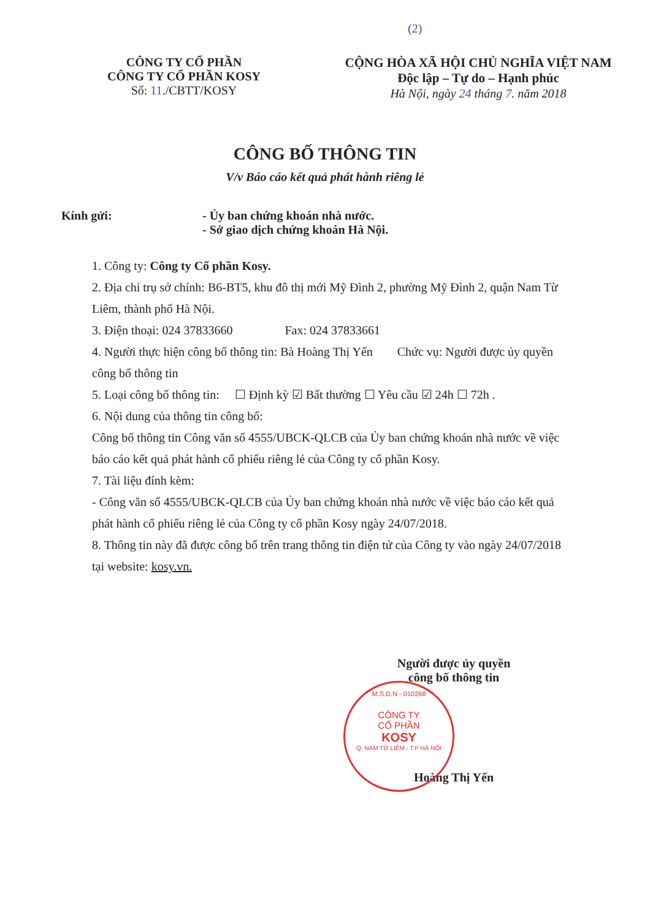(2)
CÔNG TY CỔ PHẦN
CÔNG TY CỔ PHẦN KOSY
Số: 11./CBTT/KOSY
CỘNG HÒA XÃ HỘI CHỦ NGHĨA VIỆT NAM
Độc lập – Tự do – Hạnh phúc
Hà Nội, ngày 24 tháng 7. năm 2018
CÔNG BỐ THÔNG TIN
V/v Báo cáo kết quả phát hành riêng lẻ
Kính gửi: - Ủy ban chứng khoán nhà nước.
- Sở giao dịch chứng khoán Hà Nội.
1. Công ty: Công ty Cổ phần Kosy.
2. Địa chỉ trụ sở chính: B6-BT5, khu đô thị mới Mỹ Đình 2, phường Mỹ Đình 2, quận Nam Từ Liêm, thành phố Hà Nội.
3. Điện thoại: 024 37833660 Fax: 024 37833661
4. Người thực hiện công bố thông tin: Bà Hoàng Thị Yến Chức vụ: Người được ủy quyền công bố thông tin
5. Loại công bố thông tin: ☐ Định kỳ ☑ Bất thường ☐ Yêu cầu ☑ 24h ☐ 72h .
6. Nội dung của thông tin công bố:
Công bố thông tin Công văn số 4555/UBCK-QLCB của Ủy ban chứng khoán nhà nước về việc báo cáo kết quả phát hành cổ phiếu riêng lẻ của Công ty cổ phần Kosy.
7. Tài liệu đính kèm:
- Công văn số 4555/UBCK-QLCB của Ủy ban chứng khoán nhà nước về việc báo cáo kết quả phát hành cổ phiếu riêng lẻ của Công ty cổ phần Kosy ngày 24/07/2018.
8. Thông tin này đã được công bố trên trang thông tin điện tử của Công ty vào ngày 24/07/2018 tại website: kosy.vn.
Người được ủy quyền
công bố thông tin
Hoàng Thị Yến
M.S.D.N - 010268
CÔNG TY
CỔ PHẦN
KOSY
Q. NAM TỪ LIÊM - T.P HÀ NỘI